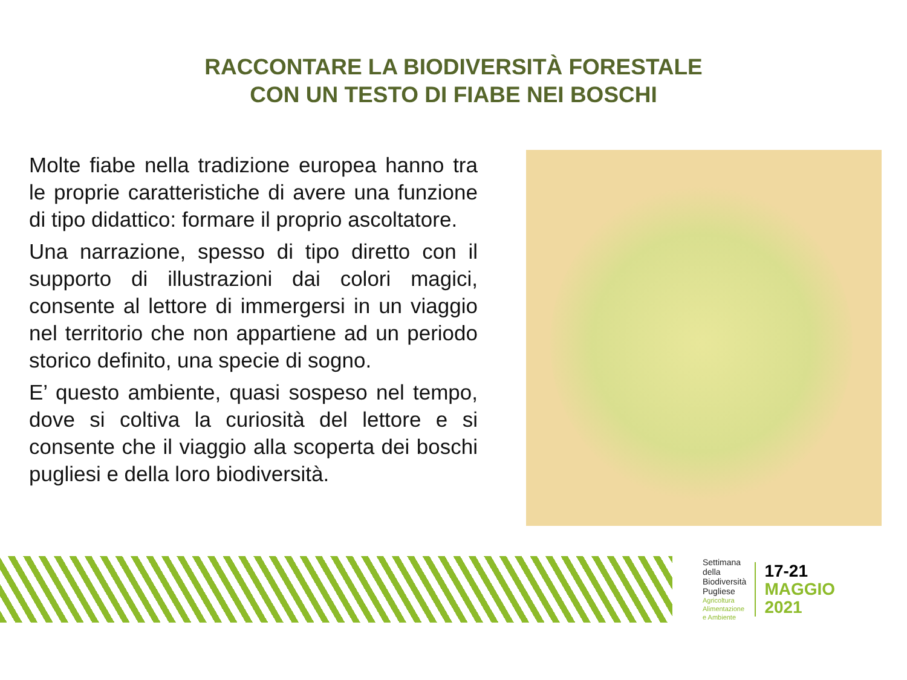RACCONTARE LA BIODIVERSITÀ FORESTALE
CON UN TESTO DI FIABE NEI BOSCHI
Molte fiabe nella tradizione europea hanno tra le proprie caratteristiche di avere una funzione di tipo didattico: formare il proprio ascoltatore.
Una narrazione, spesso di tipo diretto con il supporto di illustrazioni dai colori magici, consente al lettore di immergersi in un viaggio nel territorio che non appartiene ad un periodo storico definito, una specie di sogno.
E’ questo ambiente, quasi sospeso nel tempo, dove si coltiva la curiosità del lettore e si consente che il viaggio alla scoperta dei boschi pugliesi e della loro biodiversità.
Settimana
della
Biodiversità
Pugliese
Agricoltura
Alimentazione
e Ambiente
17-21
MAGGIO
2021